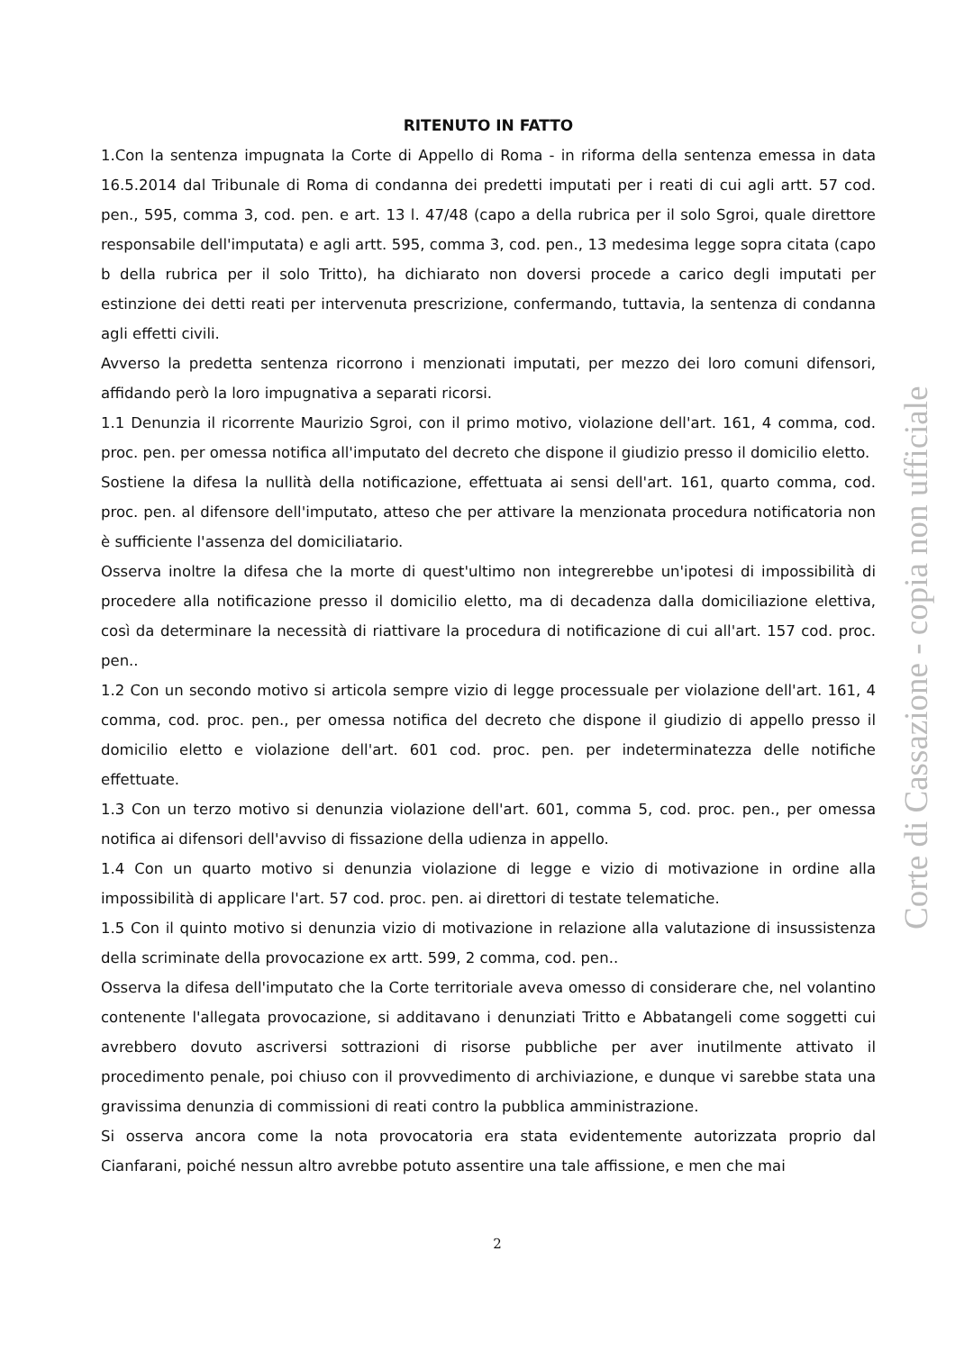RITENUTO IN FATTO
1.Con la sentenza impugnata la Corte di Appello di Roma - in riforma della sentenza emessa in data 16.5.2014 dal Tribunale di Roma di condanna dei predetti imputati per i reati di cui agli artt. 57 cod. pen., 595, comma 3, cod. pen. e art. 13 l. 47/48 (capo a della rubrica per il solo Sgroi, quale direttore responsabile dell'imputata) e agli artt. 595, comma 3, cod. pen., 13 medesima legge sopra citata (capo b della rubrica per il solo Tritto), ha dichiarato non doversi procede a carico degli imputati per estinzione dei detti reati per intervenuta prescrizione, confermando, tuttavia, la sentenza di condanna agli effetti civili.
Avverso la predetta sentenza ricorrono i menzionati imputati, per mezzo dei loro comuni difensori, affidando però la loro impugnativa a separati ricorsi.
1.1 Denunzia il ricorrente Maurizio Sgroi, con il primo motivo, violazione dell'art. 161, 4 comma, cod. proc. pen. per omessa notifica all'imputato del decreto che dispone il giudizio presso il domicilio eletto.
Sostiene la difesa la nullità della notificazione, effettuata ai sensi dell'art. 161, quarto comma, cod. proc. pen. al difensore dell'imputato, atteso che per attivare la menzionata procedura notificatoria non è sufficiente l'assenza del domiciliatario.
Osserva inoltre la difesa che la morte di quest'ultimo non integrerebbe un'ipotesi di impossibilità di procedere alla notificazione presso il domicilio eletto, ma di decadenza dalla domiciliazione elettiva, così da determinare la necessità di riattivare la procedura di notificazione di cui all'art. 157 cod. proc. pen..
1.2 Con un secondo motivo si articola sempre vizio di legge processuale per violazione dell'art. 161, 4 comma, cod. proc. pen., per omessa notifica del decreto che dispone il giudizio di appello presso il domicilio eletto e violazione dell'art. 601 cod. proc. pen. per indeterminatezza delle notifiche effettuate.
1.3 Con un terzo motivo si denunzia violazione dell'art. 601, comma 5, cod. proc. pen., per omessa notifica ai difensori dell'avviso di fissazione della udienza in appello.
1.4 Con un quarto motivo si denunzia violazione di legge e vizio di motivazione in ordine alla impossibilità di applicare l'art. 57 cod. proc. pen. ai direttori di testate telematiche.
1.5 Con il quinto motivo si denunzia vizio di motivazione in relazione alla valutazione di insussistenza della scriminate della provocazione ex artt. 599, 2 comma, cod. pen..
Osserva la difesa dell'imputato che la Corte territoriale aveva omesso di considerare che, nel volantino contenente l'allegata provocazione, si additavano i denunziati Tritto e Abbatangeli come soggetti cui avrebbero dovuto ascriversi sottrazioni di risorse pubbliche per aver inutilmente attivato il procedimento penale, poi chiuso con il provvedimento di archiviazione, e dunque vi sarebbe stata una gravissima denunzia di commissioni di reati contro la pubblica amministrazione.
Si osserva ancora come la nota provocatoria era stata evidentemente autorizzata proprio dal Cianfarani, poiché nessun altro avrebbe potuto assentire una tale affissione, e men che mai
2
Corte di Cassazione - copia non ufficiale